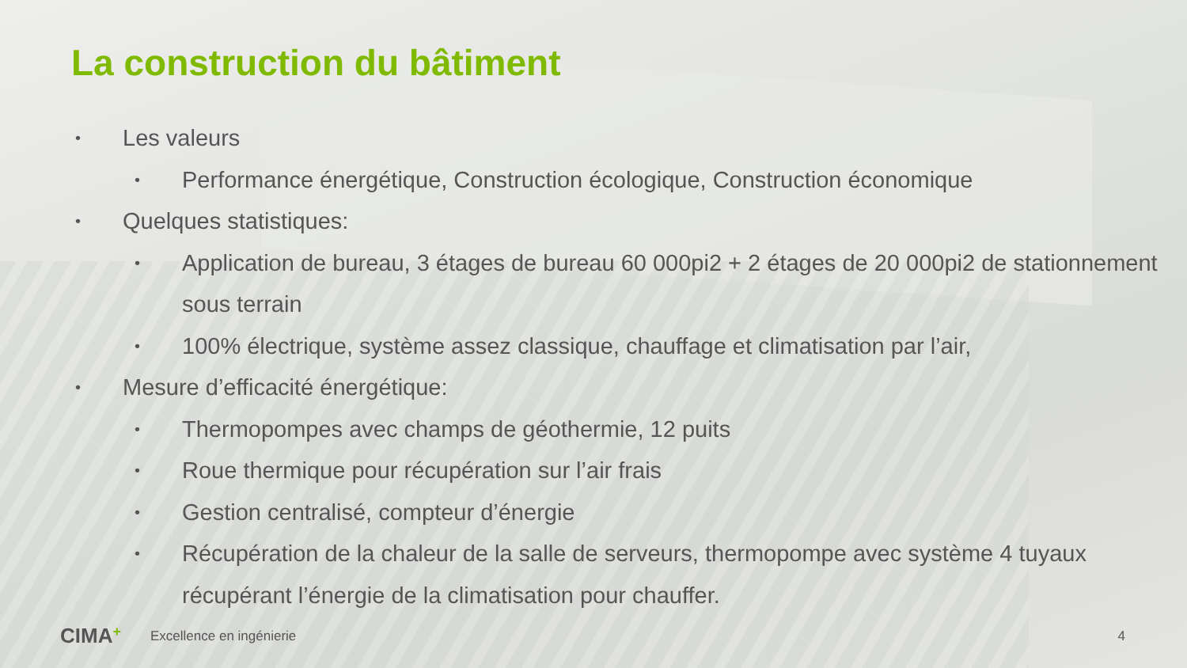La construction du bâtiment
• Les valeurs
• Performance énergétique, Construction écologique, Construction économique
• Quelques statistiques:
• Application de bureau, 3 étages de bureau 60 000pi2 + 2 étages de 20 000pi2 de stationnement sous terrain
• 100% électrique, système assez classique, chauffage et climatisation par l’air,
• Mesure d’efficacité énergétique:
• Thermopompes avec champs de géothermie, 12 puits
• Roue thermique pour récupération sur l’air frais
• Gestion centralisé, compteur d’énergie
• Récupération de la chaleur de la salle de serveurs, thermopompe avec système 4 tuyaux récupérant l’énergie de la climatisation pour chauffer.
CIMA+ Excellence en ingénierie 4